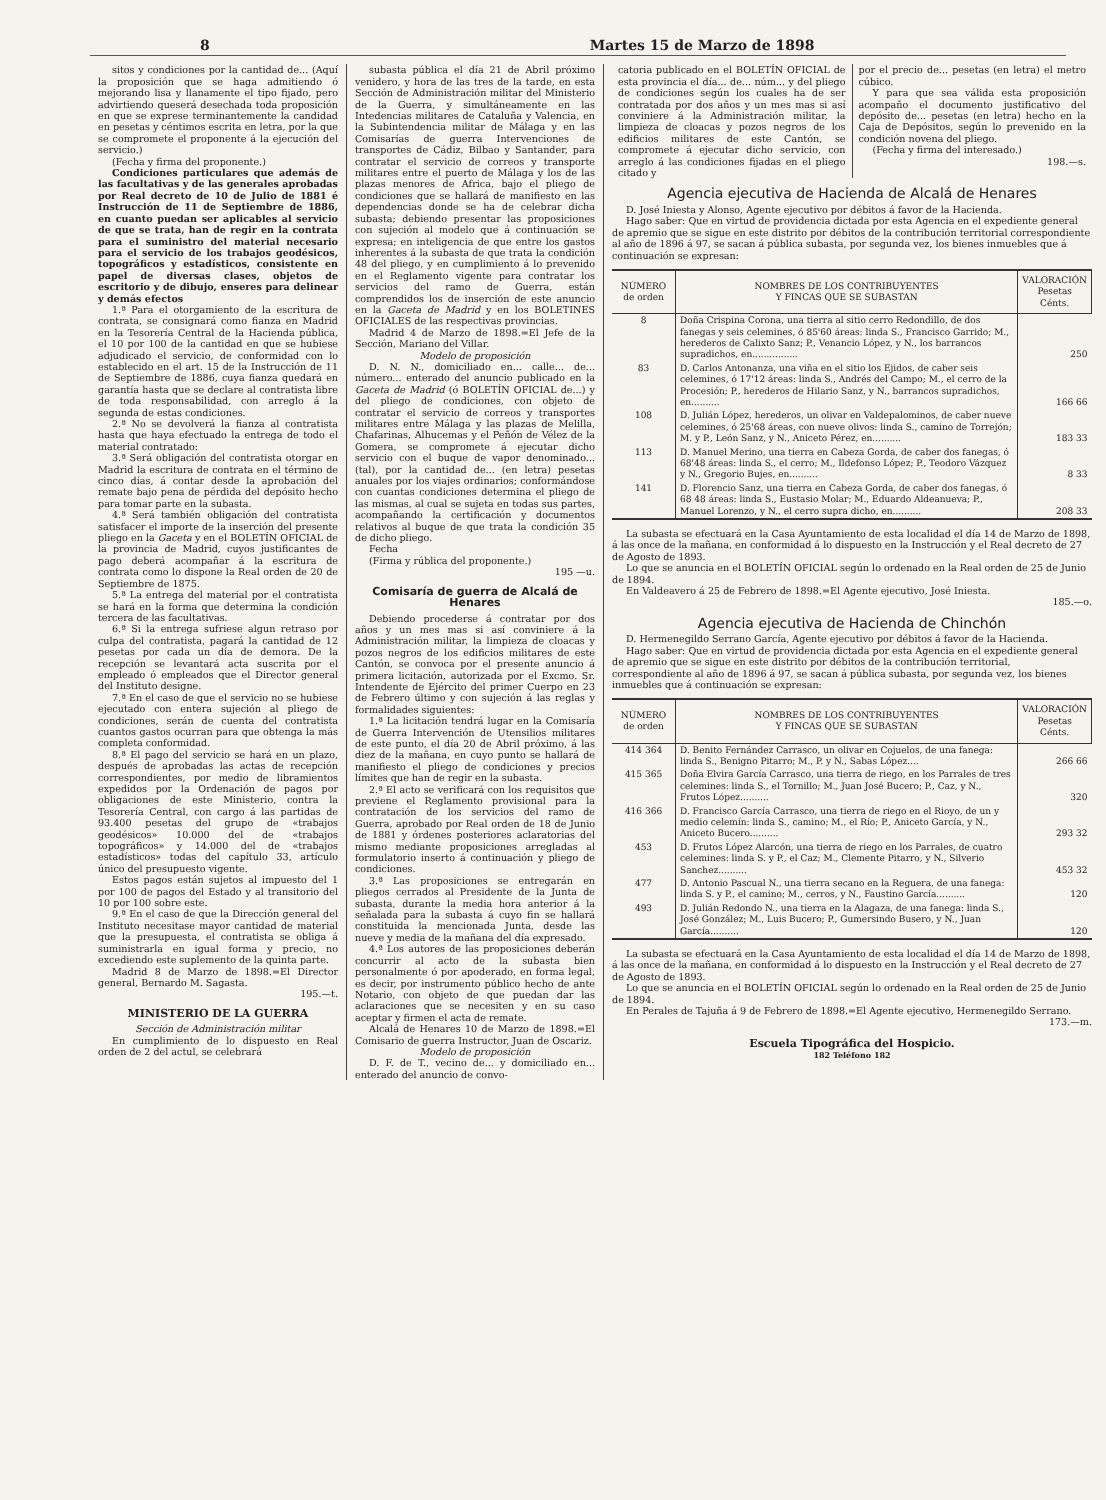8 Martes 15 de Marzo de 1898
sitos y condiciones por la cantidad de... (Aquí la proposición que se haga admitiendo ó mejorando lisa y llanamente el tipo fijado, pero advirtiendo queserá desechada toda proposición en que se exprese terminantemente la candidad en pesetas y céntimos escrita en letra, por la que se compromete el proponente á la ejecución del servicio.)
(Fecha y firma del proponente.)
Condiciones particulares que además de las facultativas y de las generales aprobadas por Real decreto de 10 de Julio de 1881 é Instrucción de 11 de Septiembre de 1886, en cuanto puedan ser aplicables al servicio de que se trata, han de regir en la contrata para el suministro del material necesario para el servicio de los trabajos geodésicos, topográficos y estadísticos, consistente en papel de diversas clases, objetos de escritorio y de dibujo, enseres para delinear y demás efectos
1.ª Para el otorgamiento de la escritura de contrata, se consignará como fianza en Madrid en la Tesorería Central de la Hacienda pública, el 10 por 100 de la cantidad en que se hubiese adjudicado el servicio, de conformidad con lo establecido en el art. 15 de la Instrucción de 11 de Septiembre de 1886, cuya fianza quedará en garantía hasta que se declare al contratista libre de toda responsabilidad, con arreglo á la segunda de estas condiciones.
2.ª No se devolverá la fianza al contratista hasta que haya efectuado la entrega de todo el material contratado:
3.ª Será obligación del contratista otorgar en Madrid la escritura de contrata en el término de cinco días, á contar desde la aprobación del remate bajo pena de pérdida del depósito hecho para tomar parte en la subasta.
4.ª Será también obligación del contratista satisfacer el importe de la inserción del presente pliego en la Gaceta y en el BOLETÍN OFICIAL de la provincia de Madrid, cuyos justificantes de pago deberá acompañar á la escritura de contrata como lo dispone la Real orden de 20 de Septiembre de 1875.
5.ª La entrega del material por el contratista se hará en la forma que determina la condición tercera de las facultativas.
6.ª Si la entrega sufriese algun retraso por culpa del contratista, pagará la cantidad de 12 pesetas por cada un día de demora. De la recepción se levantará acta suscrita por el empleado ó empleados que el Director general del Instituto designe.
7.ª En el caso de que el servicio no se hubiese ejecutado con entera sujeción al pliego de condiciones, serán de cuenta del contratista cuantos gastos ocurran para que obtenga la más completa conformidad.
8.ª El pago del servicio se hará en un plazo, después de aprobadas las actas de recepción correspondientes, por medio de libramientos expedidos por la Ordenación de pagos por obligaciones de este Ministerio, contra la Tesorería Central, con cargo á las partidas de 93.400 pesetas del grupo de «trabajos geodésicos» 10.000 del de «trabajos topográficos» y 14.000 del de «trabajos estadísticos» todas del capítulo 33, artículo único del presupuesto vigente.
Estos pagos están sujetos al impuesto del 1 por 100 de pagos del Estado y al transitorio del 10 por 100 sobre este.
9.ª En el caso de que la Dirección general del Instituto necesitase mayor cantidad de material que la presupuesta, el contratista se obliga á suministrarla en igual forma y precio, no excediendo este suplemento de la quinta parte.
Madrid 8 de Marzo de 1898.=El Director general, Bernardo M. Sagasta.
195.—t.
MINISTERIO DE LA GUERRA
Sección de Administración militar
En cumplimiento de lo dispuesto en Real orden de 2 del actul, se celebrará
subasta pública el día 21 de Abril próximo venidero, y hora de las tres de la tarde, en esta Sección de Administración militar del Ministerio de la Guerra, y simultáneamente en las Intedencias militares de Cataluña y Valencia, en la Subintendencia militar de Málaga y en las Comisarías de guerra Intervenciones de transportes de Cádiz, Bilbao y Santander, para contratar el servicio de correos y transporte militares entre el puerto de Málaga y los de las plazas menores de Africa, bajo el pliego de condiciones que se hallará de manifiesto en las dependencias donde se ha de celebrar dicha subasta; debiendo presentar las proposiciones con sujeción al modelo que á continuación se expresa; en inteligencia de que entre los gastos inherentes á la subasta de que trata la condición 48 del pliego, y en cumplimiento á lo prevenido en el Reglamento vigente para contratar los servicios del ramo de Guerra, están comprendidos los de inserción de este anuncio en la Gaceta de Madrid y en los BOLETINES OFICIALES de las respectivas provincias.
Madrid 4 de Marzo de 1898.=El Jefe de la Sección, Mariano del Villar.
Modelo de proposición
D. N. N., domiciliado en... calle... de... número... enterado del anuncio publicado en la Gaceta de Madrid (ó BOLETÍN OFICIAL de...) y del pliego de condiciones, con objeto de contratar el servicio de correos y transportes militares entre Málaga y las plazas de Melilla, Chafarinas, Alhucemas y el Peñón de Vélez de la Gomera, se compromete á ejecutar dicho servicio con el buque de vapor denominado... (tal), por la cantidad de... (en letra) pesetas anuales por los viajes ordinarios; conformándose con cuantas condiciones determina el pliego de las mismas, al cual se sujeta en todas sus partes, acompañando la certificación y documentos relativos al buque de que trata la condición 35 de dicho pliego.
Fecha
(Firma y rública del proponente.)
195 —u.
Comisaría de guerra de Alcalá de Henares
Debiendo procederse á contratar por dos años y un mes mas si así conviniere á la Administración militar, la limpieza de cloacas y pozos negros de los edificios militares de este Cantón, se convoca por el presente anuncio á primera licitación, autorizada por el Excmo. Sr. Intendente de Ejército del primer Cuerpo en 23 de Febrero último y con sujeción á las reglas y formalidades siguientes:
1.ª La licitación tendrá lugar en la Comisaría de Guerra Intervención de Utensilios militares de este punto, el día 20 de Abril próximo, á las diez de la mañana, en cuyo punto se hallará de manifiesto el pliego de condiciones y precios límites que han de regir en la subasta.
2.ª El acto se verificará con los requisitos que previene el Reglamento provisional para la contratación de los servicios del ramo de Guerra, aprobado por Real orden de 18 de Junio de 1881 y órdenes posteriores aclaratorias del mismo mediante proposiciones arregladas al formulatorio inserto á continuación y pliego de condiciones.
3.ª Las proposiciones se entregarán en pliegos cerrados al Presidente de la Junta de subasta, durante la media hora anterior á la señalada para la subasta á cuyo fin se hallará constituida la mencionada Junta, desde las nueve y media de la mañana del día expresado.
4.ª Los autores de las proposiciones deberán concurrir al acto de la subasta bien personalmente ó por apoderado, en forma legal, es decir, por instrumento público hecho de ante Notario, con objeto de que puedan dar las aclaraciones que se necesiten y en su caso aceptar y firmen el acta de remate.
Alcalá de Henares 10 de Marzo de 1898.=El Comisario de guerra Instructor, Juan de Oscariz.
Modelo de proposición
D. F. de T., vecino de... y domiciliado en... enterado del anuncio de convo-
catoria publicado en el BOLETÍN OFICIAL de esta provincia el día... de... núm... y del pliego de condiciones según los cuales ha de ser contratada por dos años y un mes mas si así conviniere á la Administración militar, la limpieza de cloacas y pozos negros de los edificios militares de este Cantón, se compromete á ejecutar dicho servicio, con arreglo á las condiciones fijadas en el pliego citado y
por el precio de... pesetas (en letra) el metro cúbico.
Y para que sea válida esta proposición acompaño el documento justificativo del depósito de... pesetas (en letra) hecho en la Caja de Depósitos, según lo prevenido en la condición novena del pliego.
(Fecha y firma del interesado.)
198.—s.
Agencia ejecutiva de Hacienda de Alcalá de Henares
D. José Iniesta y Alonso, Agente ejecutivo por débitos á favor de la Hacienda.
Hago saber: Que en virtud de providencia dictada por esta Agencia en el expediente general de apremio que se sigue en este distrito por débitos de la contribución territorial correspondiente al año de 1896 á 97, se sacan á pública subasta, por segunda vez, los bienes inmuebles que á continuación se expresan:
| NÚMERO de orden | NOMBRES DE LOS CONTRIBUYENTES Y FINCAS QUE SE SUBASTAN | VALORACIÓN Pesetas Cénts. |
| --- | --- | --- |
| 8 | Doña Crispina Corona, una tierra al sitio cerro Redondillo, de dos fanegas y seis celemines, ó 85'60 áreas: linda S., Francisco Garrido; M., herederos de Calixto Sanz; P., Venancio López, y N., los barrancos supradichos, en................ | 250 |
| 83 | D. Carlos Antonanza, una viña en el sitio los Ejidos, de caber seis celemines, ó 17'12 áreas: linda S., Andrés del Campo; M., el cerro de la Procesión; P., herederos de Hilario Sanz, y N., barrancos supradichos, en.......... | 166 66 |
| 108 | D. Julián López, herederos, un olivar en Valdepalominos, de caber nueve celemines, ó 25'68 áreas, con nueve olivos: linda S., camino de Torrejón; M. y P., León Sanz, y N., Aniceto Pérez, en.......... | 183 33 |
| 113 | D. Manuel Merino, una tierra en Cabeza Gorda, de caber dos fanegas, ó 68'48 áreas: linda S., el cerro; M., Ildefonso López; P., Teodoro Vázquez y N., Gregorio Bujes, en.......... | 8 33 |
| 141 | D. Florencio Sanz, una tierra en Cabeza Gorda, de caber dos fanegas, ó 68 48 áreas: linda S., Eustasio Molar; M., Eduardo Aldeanueva; P., Manuel Lorenzo, y N., el cerro supra dicho, en.......... | 208 33 |
La subasta se efectuará en la Casa Ayuntamiento de esta localidad el día 14 de Marzo de 1898, á las once de la mañana, en conformidad á lo dispuesto en la Instrucción y el Real decreto de 27 de Agosto de 1893.
Lo que se anuncia en el BOLETÍN OFICIAL según lo ordenado en la Real orden de 25 de Junio de 1894.
En Valdeavero á 25 de Febrero de 1898.=El Agente ejecutivo, José Iniesta.
185.—o.
Agencia ejecutiva de Hacienda de Chinchón
D. Hermenegildo Serrano García, Agente ejecutivo por débitos á favor de la Hacienda.
Hago saber: Que en virtud de providencia dictada por esta Agencia en el expediente general de apremio que se sigue en este distrito por débitos de la contribución territorial, correspondiente al año de 1896 á 97, se sacan á pública subasta, por segunda vez, los bienes inmuebles que á continuación se expresan:
| NÚMERO de orden | NOMBRES DE LOS CONTRIBUYENTES Y FINCAS QUE SE SUBASTAN | VALORACIÓN Pesetas Cénts. |
| --- | --- | --- |
| 414 364 | D. Benito Fernández Carrasco, un olivar en Cojuelos, de una fanega: linda S., Benigno Pitarro; M., P. y N., Sabas López.... | 266 66 |
| 415 365 | Doña Elvira García Carrasco, una tierra de riego, en los Parrales de tres celemines: linda S., el Tornillo; M., Juan José Bucero; P., Caz, y N., Frutos López.......... | 320 |
| 416 366 | D. Francisco García Carrasco, una tierra de riego en el Rioyo, de un y medio celemín: linda S., camino; M., el Río; P., Aniceto García, y N., Aniceto Bucero.......... | 293 32 |
| 453 | D. Frutos López Alarcón, una tierra de riego en los Parrales, de cuatro celemines: linda S. y P., el Caz; M., Clemente Pitarro, y N., Silverio Sanchez.......... | 453 32 |
| 477 | D. Antonio Pascual N., una tierra secano en la Reguera, de una fanega: linda S. y P., el camino; M., cerros, y N., Faustino García.......... | 120 |
| 493 | D. Julián Redondo N., una tierra en la Alagaza, de una fanega: linda S., José González; M., Luis Bucero; P., Gumersindo Busero, y N., Juan García.......... | 120 |
La subasta se efectuará en la Casa Ayuntamiento de esta localidad el día 14 de Marzo de 1898, á las once de la mañana, en conformidad á lo dispuesto en la Instrucción y el Real decreto de 27 de Agosto de 1893.
Lo que se anuncia en el BOLETÍN OFICIAL según lo ordenado en la Real orden de 25 de Junio de 1894.
En Perales de Tajuña á 9 de Febrero de 1898.=El Agente ejecutivo, Hermenegildo Serrano.
173.—m.
Escuela Tipográfica del Hospicio.
182 Teléfono 182